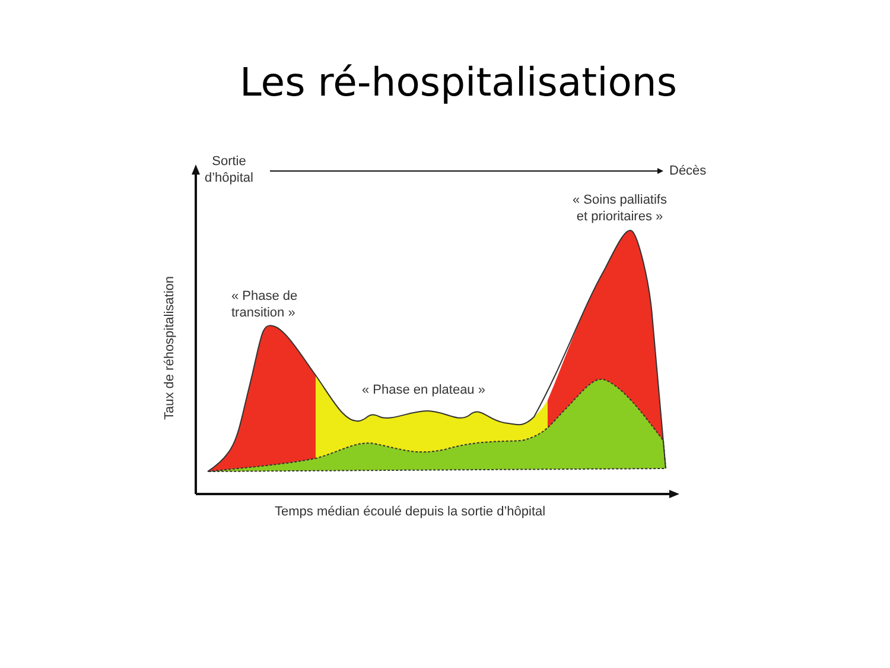Les ré-hospitalisations
Sortie
d’hôpital
Décès
« Soins palliatifs
et prioritaires »
« Phase de
transition »
« Phase en plateau »
Temps médian écoulé depuis la sortie d’hôpital
Taux de réhospitalisation